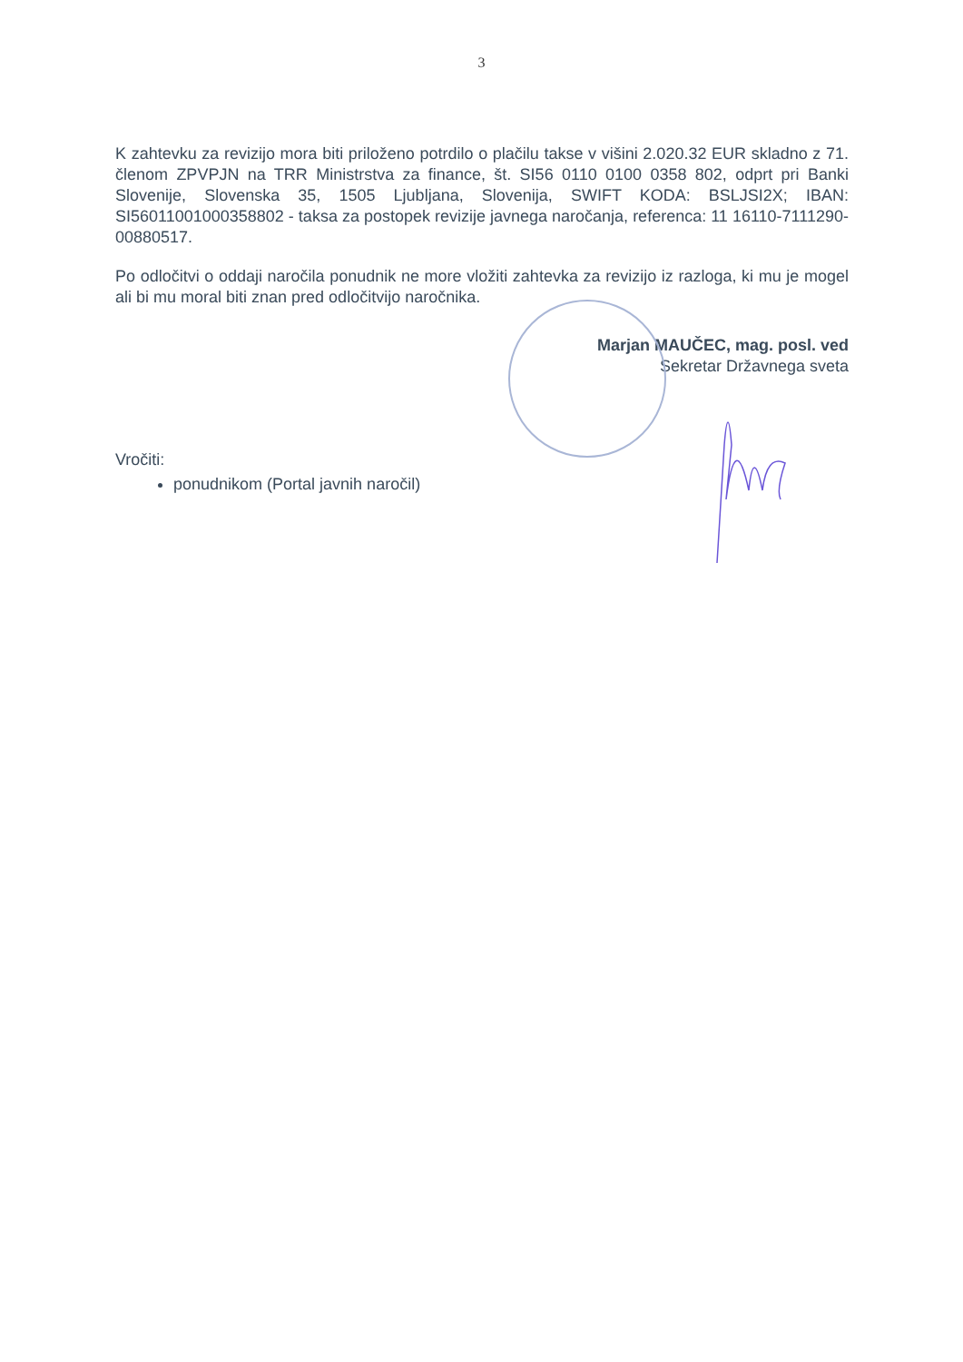3
K zahtevku za revizijo mora biti priloženo potrdilo o plačilu takse v višini 2.020.32 EUR skladno z 71. členom ZPVPJN na TRR Ministrstva za finance, št. SI56 0110 0100 0358 802, odprt pri Banki Slovenije, Slovenska 35, 1505 Ljubljana, Slovenija, SWIFT KODA: BSLJSI2X; IBAN: SI56011001000358802 - taksa za postopek revizije javnega naročanja, referenca: 11 16110-7111290-00880517.
Po odločitvi o oddaji naročila ponudnik ne more vložiti zahtevka za revizijo iz razloga, ki mu je mogel ali bi mu moral biti znan pred odločitvijo naročnika.
Marjan MAUČEC, mag. posl. ved
Sekretar Državnega sveta
Vročiti:
ponudnikom (Portal javnih naročil)